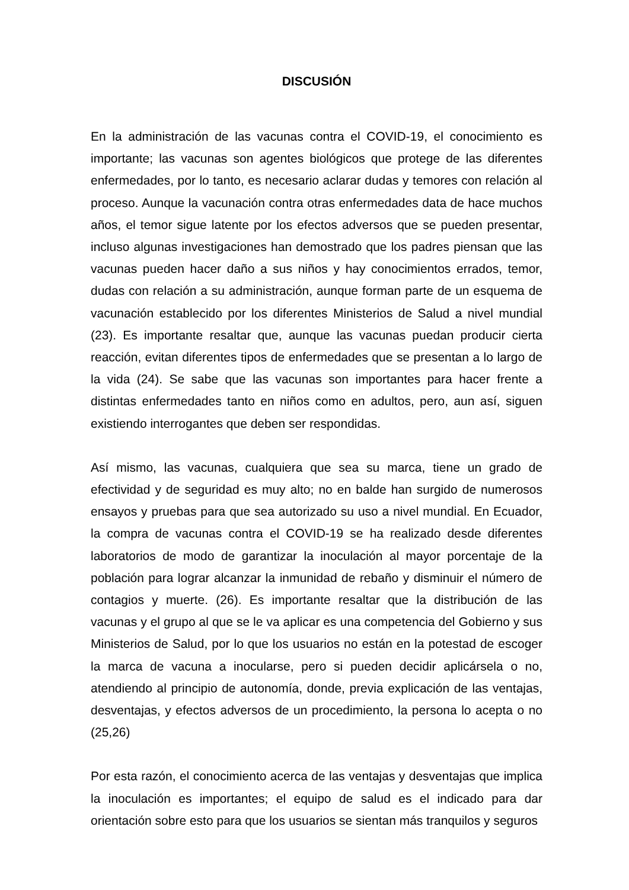DISCUSIÓN
En la administración de las vacunas contra el COVID-19, el conocimiento es importante; las vacunas son agentes biológicos que protege de las diferentes enfermedades, por lo tanto, es necesario aclarar dudas y temores con relación al proceso. Aunque la vacunación contra otras enfermedades data de hace muchos años, el temor sigue latente por los efectos adversos que se pueden presentar, incluso algunas investigaciones han demostrado que los padres piensan que las vacunas pueden hacer daño a sus niños y hay conocimientos errados, temor, dudas con relación a su administración, aunque forman parte de un esquema de vacunación establecido por los diferentes Ministerios de Salud a nivel mundial (23). Es importante resaltar que, aunque las vacunas puedan producir cierta reacción, evitan diferentes tipos de enfermedades que se presentan a lo largo de la vida (24). Se sabe que las vacunas son importantes para hacer frente a distintas enfermedades tanto en niños como en adultos, pero, aun así, siguen existiendo interrogantes que deben ser respondidas.
Así mismo, las vacunas, cualquiera que sea su marca, tiene un grado de efectividad y de seguridad es muy alto; no en balde han surgido de numerosos ensayos y pruebas para que sea autorizado su uso a nivel mundial. En Ecuador, la compra de vacunas contra el COVID-19 se ha realizado desde diferentes laboratorios de modo de garantizar la inoculación al mayor porcentaje de la población para lograr alcanzar la inmunidad de rebaño y disminuir el número de contagios y muerte. (26). Es importante resaltar que la distribución de las vacunas y el grupo al que se le va aplicar es una competencia del Gobierno y sus Ministerios de Salud, por lo que los usuarios no están en la potestad de escoger la marca de vacuna a inocularse, pero si pueden decidir aplicársela o no, atendiendo al principio de autonomía, donde, previa explicación de las ventajas, desventajas, y efectos adversos de un procedimiento, la persona lo acepta o no (25,26)
Por esta razón, el conocimiento acerca de las ventajas y desventajas que implica la inoculación es importantes; el equipo de salud es el indicado para dar orientación sobre esto para que los usuarios se sientan más tranquilos y seguros